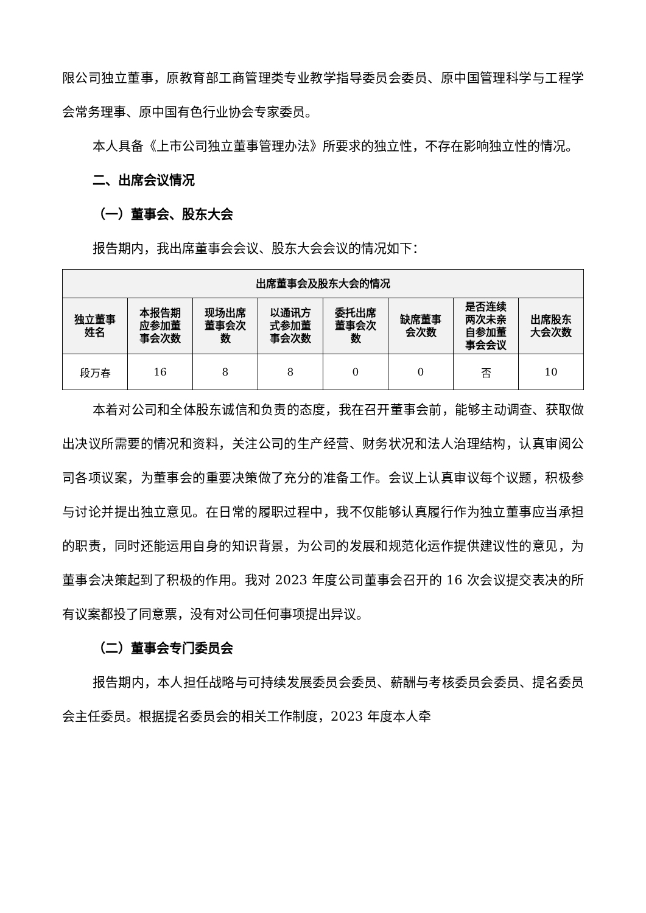限公司独立董事，原教育部工商管理类专业教学指导委员会委员、原中国管理科学与工程学会常务理事、原中国有色行业协会专家委员。
本人具备《上市公司独立董事管理办法》所要求的独立性，不存在影响独立性的情况。
二、出席会议情况
（一）董事会、股东大会
报告期内，我出席董事会会议、股东大会会议的情况如下：
| 出席董事会及股东大会的情况 | | | | | | | |
| --- | --- | --- | --- | --- | --- | --- | --- |
| 独立董事 姓名 | 本报告期 应参加董 事会次数 | 现场出席 董事会次 数 | 以通讯方 式参加董 事会次数 | 委托出席 董事会次 数 | 缺席董事 会次数 | 是否连续 两次未亲 自参加董 事会会议 | 出席股东 大会次数 |
| 段万春 | 16 | 8 | 8 | 0 | 0 | 否 | 10 |
本着对公司和全体股东诚信和负责的态度，我在召开董事会前，能够主动调查、获取做出决议所需要的情况和资料，关注公司的生产经营、财务状况和法人治理结构，认真审阅公司各项议案，为董事会的重要决策做了充分的准备工作。会议上认真审议每个议题，积极参与讨论并提出独立意见。在日常的履职过程中，我不仅能够认真履行作为独立董事应当承担的职责，同时还能运用自身的知识背景，为公司的发展和规范化运作提供建议性的意见，为董事会决策起到了积极的作用。我对 2023 年度公司董事会召开的 16 次会议提交表决的所有议案都投了同意票，没有对公司任何事项提出异议。
（二）董事会专门委员会
报告期内，本人担任战略与可持续发展委员会委员、薪酬与考核委员会委员、提名委员会主任委员。根据提名委员会的相关工作制度，2023 年度本人牵